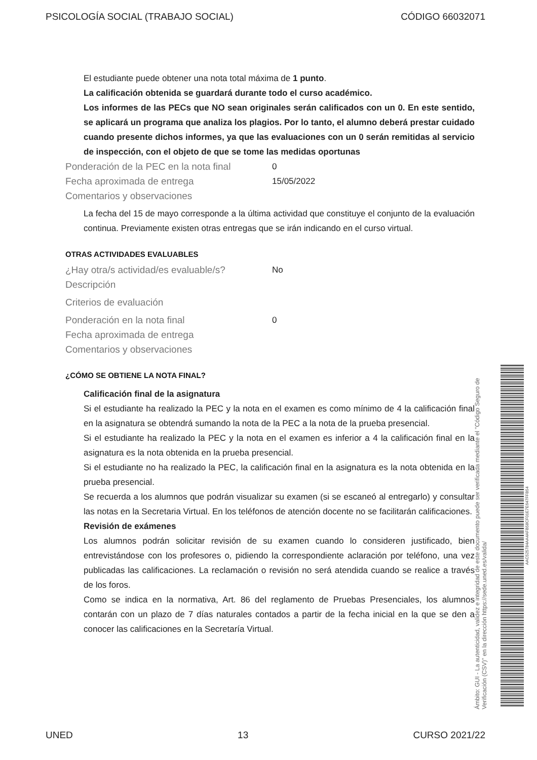PSICOLOGÍA SOCIAL (TRABAJO SOCIAL) CÓDIGO 66032071
El estudiante puede obtener una nota total máxima de 1 punto.
La calificación obtenida se guardará durante todo el curso académico.
Los informes de las PECs que NO sean originales serán calificados con un 0. En este sentido, se aplicará un programa que analiza los plagios. Por lo tanto, el alumno deberá prestar cuidado cuando presente dichos informes, ya que las evaluaciones con un 0 serán remitidas al servicio de inspección, con el objeto de que se tome las medidas oportunas
Ponderación de la PEC en la nota final 0
Fecha aproximada de entrega 15/05/2022
Comentarios y observaciones
La fecha del 15 de mayo corresponde a la última actividad que constituye el conjunto de la evaluación continua. Previamente existen otras entregas que se irán indicando en el curso virtual.
OTRAS ACTIVIDADES EVALUABLES
¿Hay otra/s actividad/es evaluable/s? No
Descripción
Criterios de evaluación
Ponderación en la nota final 0
Fecha aproximada de entrega
Comentarios y observaciones
¿CÓMO SE OBTIENE LA NOTA FINAL?
Calificación final de la asignatura
Si el estudiante ha realizado la PEC y la nota en el examen es como mínimo de 4 la calificación final en la asignatura se obtendrá sumando la nota de la PEC a la nota de la prueba presencial.
Si el estudiante ha realizado la PEC y la nota en el examen es inferior a 4 la calificación final en la asignatura es la nota obtenida en la prueba presencial.
Si el estudiante no ha realizado la PEC, la calificación final en la asignatura es la nota obtenida en la prueba presencial.
Se recuerda a los alumnos que podrán visualizar su examen (si se escaneó al entregarlo) y consultar las notas en la Secretaria Virtual. En los teléfonos de atención docente no se facilitarán calificaciones.
Revisión de exámenes
Los alumnos podrán solicitar revisión de su examen cuando lo consideren justificado, bien entrevistándose con los profesores o, pidiendo la correspondiente aclaración por teléfono, una vez publicadas las calificaciones. La reclamación o revisión no será atendida cuando se realice a través de los foros.
Como se indica en la normativa, Art. 86 del reglamento de Pruebas Presenciales, los alumnos contarán con un plazo de 7 días naturales contados a partir de la fecha inicial en la que se den a conocer las calificaciones en la Secretaría Virtual.
Ámbito: GUI - La autenticidad, validez e integridad de este documento puede ser verificada mediante el "Código Seguro de Verificación (CSV)" en la dirección https://sede.uned.es/valida/
AAC525784AA4AFB58CF01E7E647FFB54
UNED 13 CURSO 2021/22